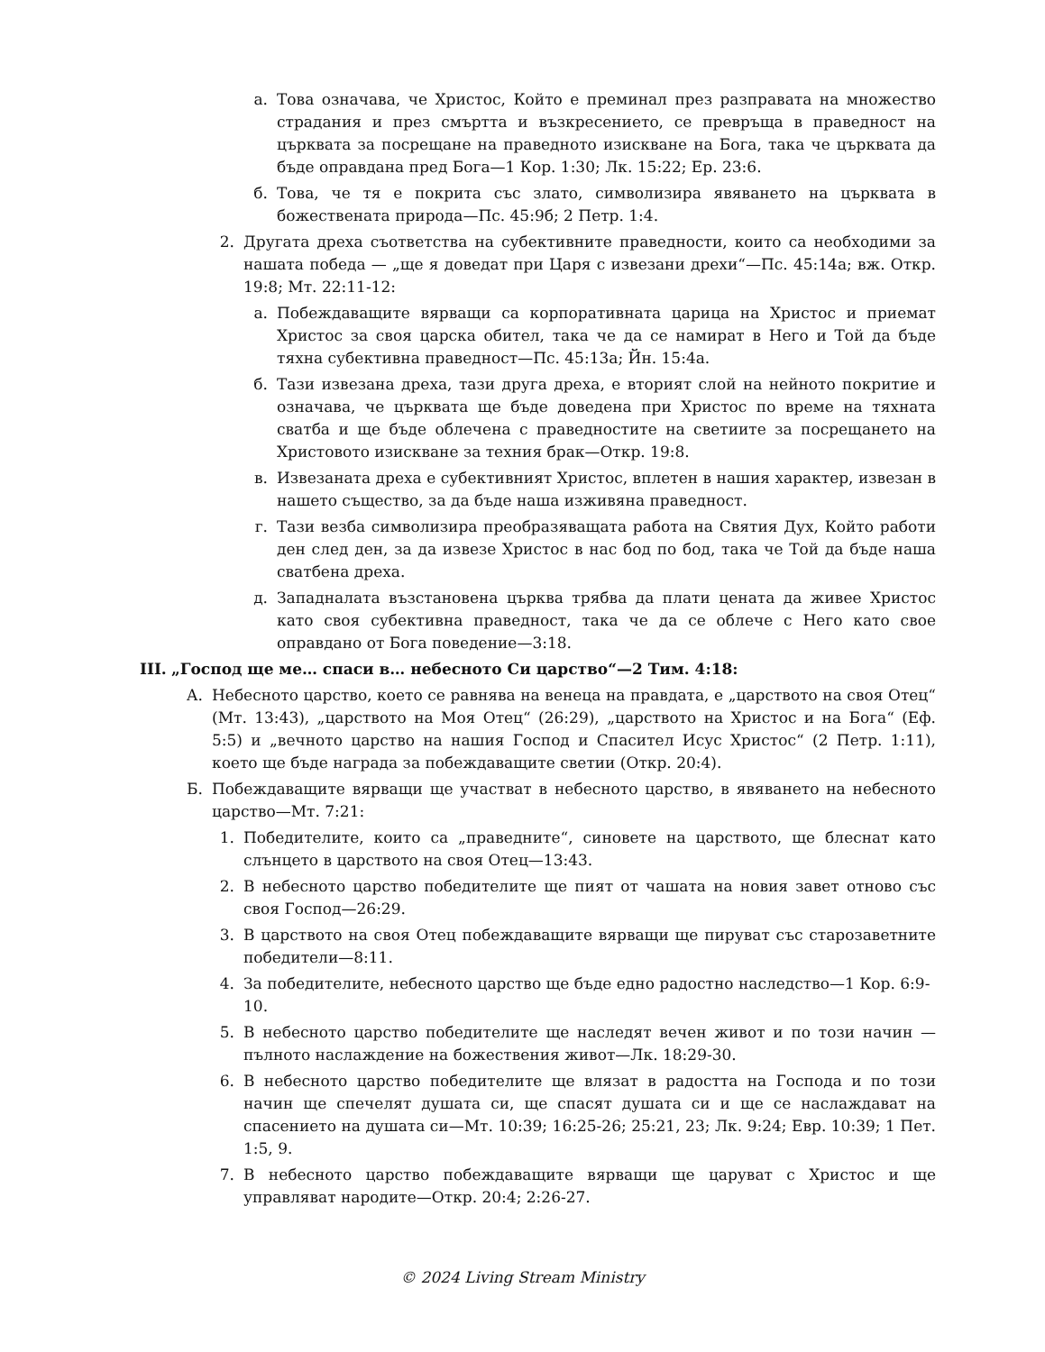а. Това означава, че Христос, Който е преминал през разправата на множество страдания и през смъртта и възкресението, се превръща в праведност на църквата за посрещане на праведното изискване на Бога, така че църквата да бъде оправдана пред Бога—1 Кор. 1:30; Лк. 15:22; Ер. 23:6.
б. Това, че тя е покрита със злато, символизира явяването на църквата в божествената природа—Пс. 45:9б; 2 Петр. 1:4.
2. Другата дреха съответства на субективните праведности, които са необходими за нашата победа — „ще я доведат при Царя с извезани дрехи“—Пс. 45:14а; вж. Откр. 19:8; Мт. 22:11-12:
а. Побеждаващите вярващи са корпоративната царица на Христос и приемат Христос за своя царска обител, така че да се намират в Него и Той да бъде тяхна субективна праведност—Пс. 45:13а; Йн. 15:4а.
б. Тази извезана дреха, тази друга дреха, е вторият слой на нейното покритие и означава, че църквата ще бъде доведена при Христос по време на тяхната сватба и ще бъде облечена с праведностите на светиите за посрещането на Христовото изискване за техния брак—Откр. 19:8.
в. Извезаната дреха е субективният Христос, вплетен в нашия характер, извезан в нашето същество, за да бъде наша изживяна праведност.
г. Тази везба символизира преобразяващата работа на Святия Дух, Който работи ден след ден, за да извезе Христос в нас бод по бод, така че Той да бъде наша сватбена дреха.
д. Западналата възстановена църква трябва да плати цената да живее Христос като своя субективна праведност, така че да се облече с Него като свое оправдано от Бога поведение—3:18.
III. „Господ ще ме… спаси в… небесното Си царство“—2 Тим. 4:18:
А. Небесното царство, което се равнява на венеца на правдата, е „царството на своя Отец“ (Мт. 13:43), „царството на Моя Отец“ (26:29), „царството на Христос и на Бога“ (Еф. 5:5) и „вечното царство на нашия Господ и Спасител Исус Христос“ (2 Петр. 1:11), което ще бъде награда за побеждаващите светии (Откр. 20:4).
Б. Побеждаващите вярващи ще участват в небесното царство, в явяването на небесното царство—Мт. 7:21:
1. Победителите, които са „праведните“, синовете на царството, ще блеснат като слънцето в царството на своя Отец—13:43.
2. В небесното царство победителите ще пият от чашата на новия завет отново със своя Господ—26:29.
3. В царството на своя Отец побеждаващите вярващи ще пируват със старозаветните победители—8:11.
4. За победителите, небесното царство ще бъде едно радостно наследство—1 Кор. 6:9-10.
5. В небесното царство победителите ще наследят вечен живот и по този начин — пълното наслаждение на божествения живот—Лк. 18:29-30.
6. В небесното царство победителите ще влязат в радостта на Господа и по този начин ще спечелят душата си, ще спасят душата си и ще се наслаждават на спасението на душата си—Мт. 10:39; 16:25-26; 25:21, 23; Лк. 9:24; Евр. 10:39; 1 Пет. 1:5, 9.
7. В небесното царство побеждаващите вярващи ще царуват с Христос и ще управляват народите—Откр. 20:4; 2:26-27.
© 2024 Living Stream Ministry